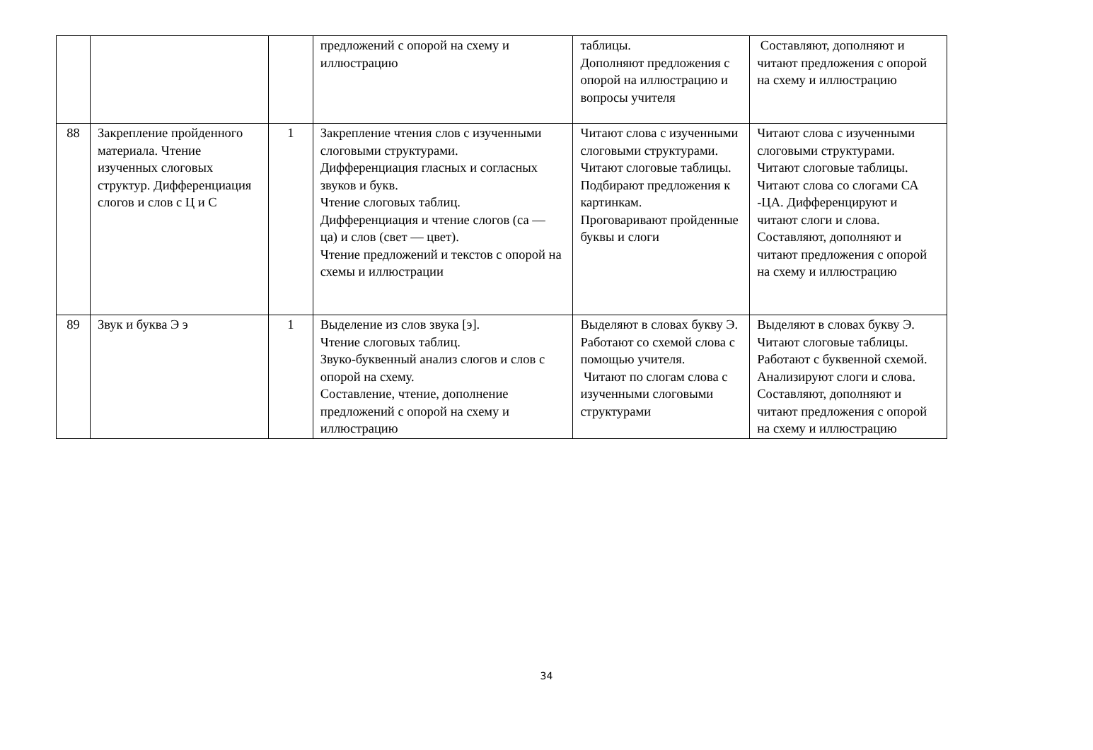| | | | предложений с опорой на схему и иллюстрацию | таблицы. Дополняют предложения с опорой на иллюстрацию и вопросы учителя | Составляют, дополняют и читают предложения с опорой на схему и иллюстрацию |
| 88 | Закрепление пройденного материала. Чтение изученных слоговых структур. Дифференциация слогов и слов с Ц и С | 1 | Закрепление чтения слов с изученными слоговыми структурами. Дифференциация гласных и согласных звуков и букв. Чтение слоговых таблиц. Дифференциация и чтение слогов (са — ца) и слов (свет — цвет). Чтение предложений и текстов с опорой на схемы и иллюстрации | Читают слова с изученными слоговыми структурами. Читают слоговые таблицы. Подбирают предложения к картинкам. Проговаривают пройденные буквы и слоги | Читают слова с изученными слоговыми структурами. Читают слоговые таблицы. Читают слова со слогами СА -ЦА. Дифференцируют и читают слоги и слова. Составляют, дополняют и читают предложения с опорой на схему и иллюстрацию |
| 89 | Звук и буква Э э | 1 | Выделение из слов звука [э]. Чтение слоговых таблиц. Звуко-буквенный анализ слогов и слов с опорой на схему. Составление, чтение, дополнение предложений с опорой на схему и иллюстрацию | Выделяют в словах букву Э. Работают со схемой слова с помощью учителя. Читают по слогам слова с изученными слоговыми структурами | Выделяют в словах букву Э. Читают слоговые таблицы. Работают с буквенной схемой. Анализируют слоги и слова. Составляют, дополняют и читают предложения с опорой на схему и иллюстрацию |
34